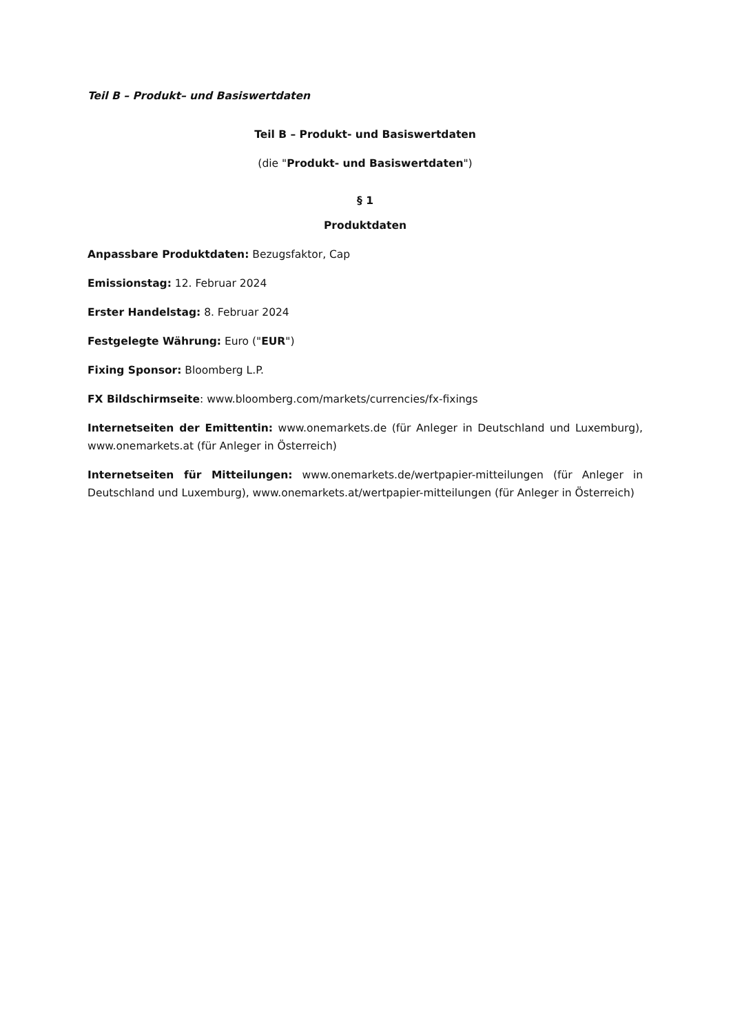Teil B – Produkt– und Basiswertdaten
Teil B – Produkt- und Basiswertdaten
(die "Produkt- und Basiswertdaten")
§ 1
Produktdaten
Anpassbare Produktdaten: Bezugsfaktor, Cap
Emissionstag: 12. Februar 2024
Erster Handelstag: 8. Februar 2024
Festgelegte Währung: Euro ("EUR")
Fixing Sponsor: Bloomberg L.P.
FX Bildschirmseite: www.bloomberg.com/markets/currencies/fx-fixings
Internetseiten der Emittentin: www.onemarkets.de (für Anleger in Deutschland und Luxemburg), www.onemarkets.at (für Anleger in Österreich)
Internetseiten für Mitteilungen: www.onemarkets.de/wertpapier-mitteilungen (für Anleger in Deutschland und Luxemburg), www.onemarkets.at/wertpapier-mitteilungen (für Anleger in Österreich)